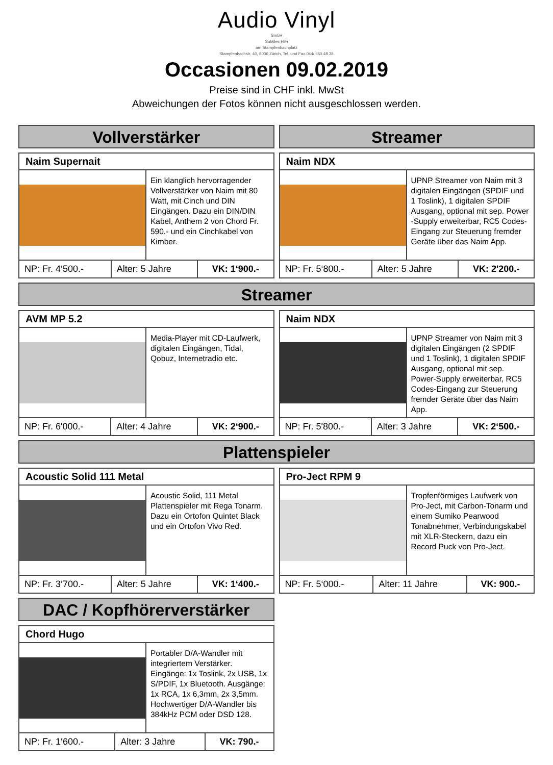Audio Vinyl
GmbH
Subtiles HiFi
am Stampfenbachplatz
Stampfenbachstr. 40, 8006 Zürich, Tel. und Fax 044/ 350 48 38
Occasionen 09.02.2019
Preise sind in CHF inkl. MwSt
Abweichungen der Fotos können nicht ausgeschlossen werden.
Vollverstärker
Naim Supernait
Ein klanglich hervorragender Vollverstärker von Naim mit 80 Watt, mit Cinch und DIN Eingängen. Dazu ein DIN/DIN Kabel, Anthem 2 von Chord Fr. 590.- und ein Cinchkabel von Kimber.
| NP: Fr. 4‘500.- | Alter: 5 Jahre | VK: 1‘900.- |
Streamer
Naim NDX
UPNP Streamer von Naim mit 3 digitalen Eingängen (SPDIF und 1 Toslink), 1 digitalen SPDIF Ausgang, optional mit sep. Power -Supply erweiterbar, RC5 Codes-Eingang zur Steuerung fremder Geräte über das Naim App.
| NP: Fr. 5‘800.- | Alter: 5 Jahre | VK: 2'200.- |
Streamer
AVM MP 5.2
Media-Player mit CD-Laufwerk, digitalen Eingängen, Tidal, Qobuz, Internetradio etc.
| NP: Fr. 6'000.- | Alter: 4 Jahre | VK: 2‘900.- |
Naim NDX
UPNP Streamer von Naim mit 3 digitalen Eingängen (2 SPDIF und 1 Toslink), 1 digitalen SPDIF Ausgang, optional mit sep. Power-Supply erweiterbar, RC5 Codes-Eingang zur Steuerung fremder Geräte über das Naim App.
| NP: Fr. 5'800.- | Alter: 3 Jahre | VK: 2‘500.- |
Plattenspieler
Acoustic Solid 111 Metal
Acoustic Solid, 111 Metal Plattenspieler mit Rega Tonarm. Dazu ein Ortofon Quintet Black und ein Ortofon Vivo Red.
| NP: Fr. 3‘700.- | Alter: 5 Jahre | VK: 1‘400.- |
Pro-Ject RPM 9
Tropfenförmiges Laufwerk von Pro-Ject, mit Carbon-Tonarm und einem Sumiko Pearwood Tonabnehmer, Verbindungskabel mit XLR-Steckern, dazu ein Record Puck von Pro-Ject.
| NP: Fr. 5‘000.- | Alter: 11 Jahre | VK: 900.- |
DAC / Kopfhörerverstärker
Chord Hugo
Portabler D/A-Wandler mit integriertem Verstärker. Eingänge: 1x Toslink, 2x USB, 1x S/PDIF, 1x Bluetooth. Ausgänge: 1x RCA, 1x 6,3mm, 2x 3,5mm. Hochwertiger D/A-Wandler bis 384kHz PCM oder DSD 128.
| NP: Fr. 1‘600.- | Alter: 3 Jahre | VK: 790.- |